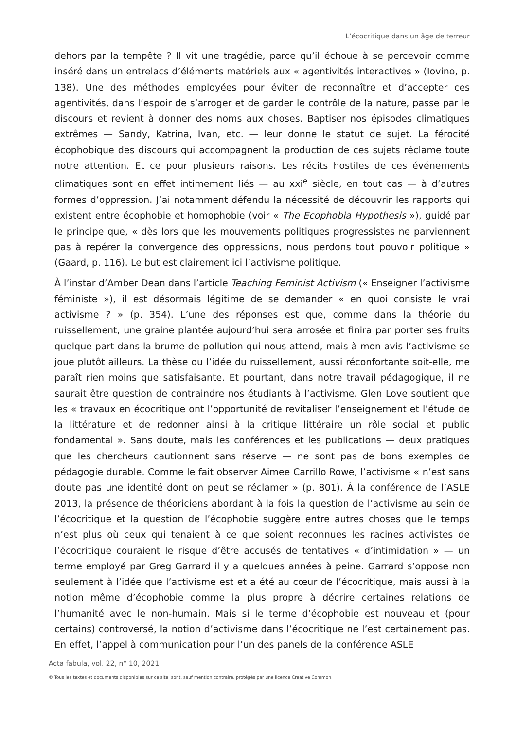L’écocritique dans un âge de terreur
dehors par la tempête ? Il vit une tragédie, parce qu’il échoue à se percevoir comme inséré dans un entrelacs d’éléments matériels aux « agentivités interactives » (Iovino, p. 138). Une des méthodes employées pour éviter de reconnaître et d’accepter ces agentivités, dans l’espoir de s’arroger et de garder le contrôle de la nature, passe par le discours et revient à donner des noms aux choses. Baptiser nos épisodes climatiques extrêmes — Sandy, Katrina, Ivan, etc. — leur donne le statut de sujet. La férocité écophobique des discours qui accompagnent la production de ces sujets réclame toute notre attention. Et ce pour plusieurs raisons. Les récits hostiles de ces événements climatiques sont en effet intimement liés — au xxi<sup>e</sup> siècle, en tout cas — à d’autres formes d’oppression. J’ai notamment défendu la nécessité de découvrir les rapports qui existent entre écophobie et homophobie (voir « The Ecophobia Hypothesis »), guidé par le principe que, « dès lors que les mouvements politiques progressistes ne parviennent pas à repérer la convergence des oppressions, nous perdons tout pouvoir politique » (Gaard, p. 116). Le but est clairement ici l’activisme politique.
À l’instar d’Amber Dean dans l’article Teaching Feminist Activism (« Enseigner l’activisme féministe »), il est désormais légitime de se demander « en quoi consiste le vrai activisme ? » (p. 354). L’une des réponses est que, comme dans la théorie du ruissellement, une graine plantée aujourd’hui sera arrosée et finira par porter ses fruits quelque part dans la brume de pollution qui nous attend, mais à mon avis l’activisme se joue plutôt ailleurs. La thèse ou l’idée du ruissellement, aussi réconfortante soit-elle, me paraît rien moins que satisfaisante. Et pourtant, dans notre travail pédagogique, il ne saurait être question de contraindre nos étudiants à l’activisme. Glen Love soutient que les « travaux en écocritique ont l’opportunité de revitaliser l’enseignement et l’étude de la littérature et de redonner ainsi à la critique littéraire un rôle social et public fondamental ». Sans doute, mais les conférences et les publications — deux pratiques que les chercheurs cautionnent sans réserve — ne sont pas de bons exemples de pédagogie durable. Comme le fait observer Aimee Carrillo Rowe, l’activisme « n’est sans doute pas une identité dont on peut se réclamer » (p. 801). À la conférence de l’ASLE 2013, la présence de théoriciens abordant à la fois la question de l’activisme au sein de l’écocritique et la question de l’écophobie suggère entre autres choses que le temps n’est plus où ceux qui tenaient à ce que soient reconnues les racines activistes de l’écocritique couraient le risque d’être accusés de tentatives « d’intimidation » — un terme employé par Greg Garrard il y a quelques années à peine. Garrard s’oppose non seulement à l’idée que l’activisme est et a été au cœur de l’écocritique, mais aussi à la notion même d’écophobie comme la plus propre à décrire certaines relations de l’humanité avec le non-humain. Mais si le terme d’écophobie est nouveau et (pour certains) controversé, la notion d’activisme dans l’écocritique ne l’est certainement pas. En effet, l’appel à communication pour l’un des panels de la conférence ASLE
Acta fabula, vol. 22, n° 10, 2021
© Tous les textes et documents disponibles sur ce site, sont, sauf mention contraire, protégés par une licence Creative Common.